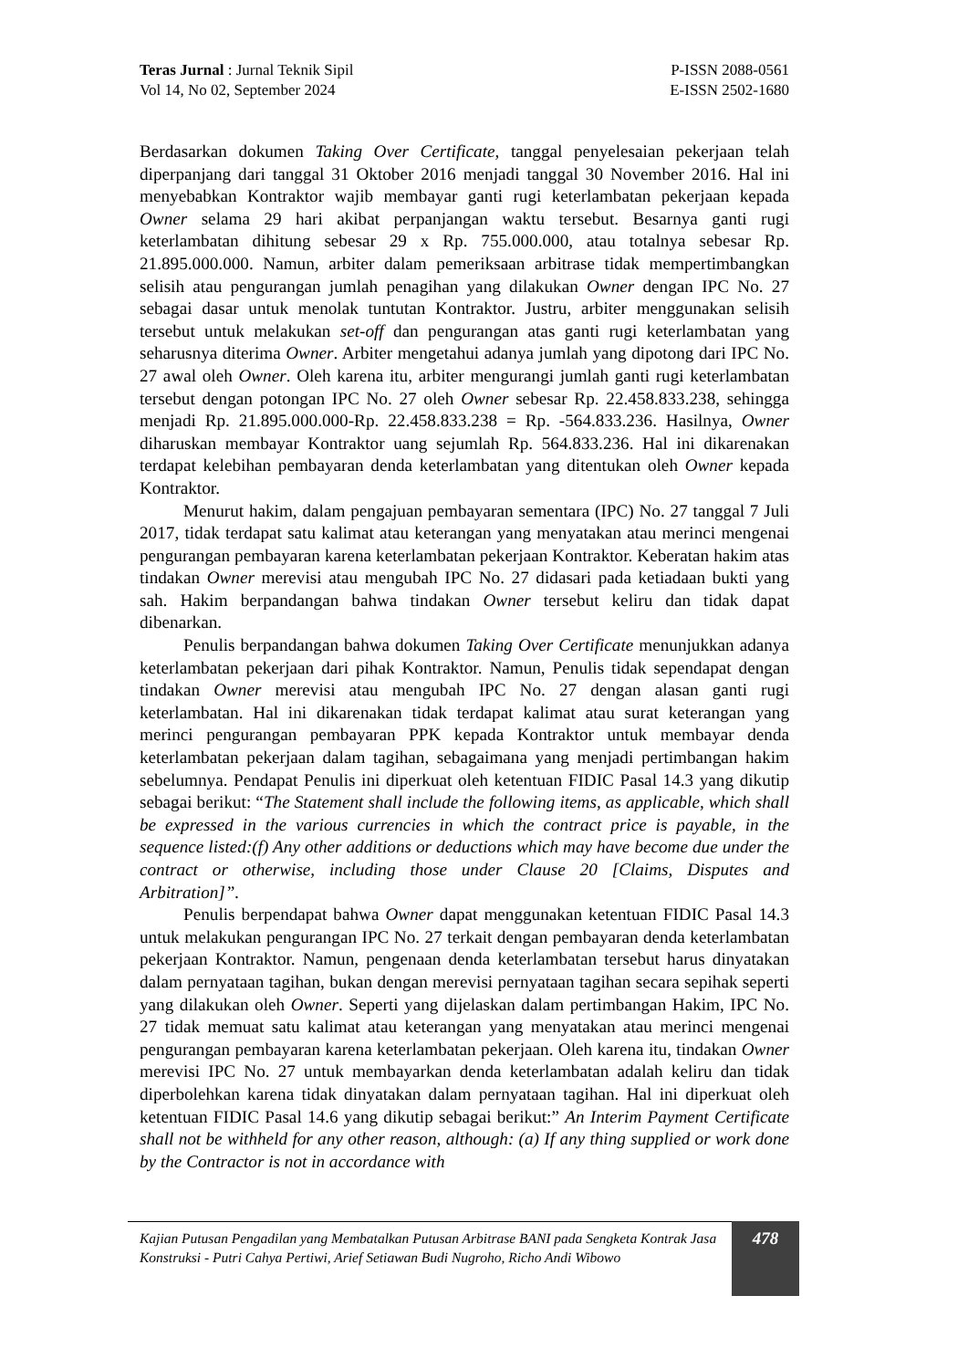Teras Jurnal : Jurnal Teknik Sipil
Vol 14, No 02, September 2024
P-ISSN 2088-0561
E-ISSN 2502-1680
Berdasarkan dokumen Taking Over Certificate, tanggal penyelesaian pekerjaan telah diperpanjang dari tanggal 31 Oktober 2016 menjadi tanggal 30 November 2016. Hal ini menyebabkan Kontraktor wajib membayar ganti rugi keterlambatan pekerjaan kepada Owner selama 29 hari akibat perpanjangan waktu tersebut. Besarnya ganti rugi keterlambatan dihitung sebesar 29 x Rp. 755.000.000, atau totalnya sebesar Rp. 21.895.000.000. Namun, arbiter dalam pemeriksaan arbitrase tidak mempertimbangkan selisih atau pengurangan jumlah penagihan yang dilakukan Owner dengan IPC No. 27 sebagai dasar untuk menolak tuntutan Kontraktor. Justru, arbiter menggunakan selisih tersebut untuk melakukan set-off dan pengurangan atas ganti rugi keterlambatan yang seharusnya diterima Owner. Arbiter mengetahui adanya jumlah yang dipotong dari IPC No. 27 awal oleh Owner. Oleh karena itu, arbiter mengurangi jumlah ganti rugi keterlambatan tersebut dengan potongan IPC No. 27 oleh Owner sebesar Rp. 22.458.833.238, sehingga menjadi Rp. 21.895.000.000-Rp. 22.458.833.238 = Rp. -564.833.236. Hasilnya, Owner diharuskan membayar Kontraktor uang sejumlah Rp. 564.833.236. Hal ini dikarenakan terdapat kelebihan pembayaran denda keterlambatan yang ditentukan oleh Owner kepada Kontraktor.
Menurut hakim, dalam pengajuan pembayaran sementara (IPC) No. 27 tanggal 7 Juli 2017, tidak terdapat satu kalimat atau keterangan yang menyatakan atau merinci mengenai pengurangan pembayaran karena keterlambatan pekerjaan Kontraktor. Keberatan hakim atas tindakan Owner merevisi atau mengubah IPC No. 27 didasari pada ketiadaan bukti yang sah. Hakim berpandangan bahwa tindakan Owner tersebut keliru dan tidak dapat dibenarkan.
Penulis berpandangan bahwa dokumen Taking Over Certificate menunjukkan adanya keterlambatan pekerjaan dari pihak Kontraktor. Namun, Penulis tidak sependapat dengan tindakan Owner merevisi atau mengubah IPC No. 27 dengan alasan ganti rugi keterlambatan. Hal ini dikarenakan tidak terdapat kalimat atau surat keterangan yang merinci pengurangan pembayaran PPK kepada Kontraktor untuk membayar denda keterlambatan pekerjaan dalam tagihan, sebagaimana yang menjadi pertimbangan hakim sebelumnya. Pendapat Penulis ini diperkuat oleh ketentuan FIDIC Pasal 14.3 yang dikutip sebagai berikut: “The Statement shall include the following items, as applicable, which shall be expressed in the various currencies in which the contract price is payable, in the sequence listed:(f) Any other additions or deductions which may have become due under the contract or otherwise, including those under Clause 20 [Claims, Disputes and Arbitration]”.
Penulis berpendapat bahwa Owner dapat menggunakan ketentuan FIDIC Pasal 14.3 untuk melakukan pengurangan IPC No. 27 terkait dengan pembayaran denda keterlambatan pekerjaan Kontraktor. Namun, pengenaan denda keterlambatan tersebut harus dinyatakan dalam pernyataan tagihan, bukan dengan merevisi pernyataan tagihan secara sepihak seperti yang dilakukan oleh Owner. Seperti yang dijelaskan dalam pertimbangan Hakim, IPC No. 27 tidak memuat satu kalimat atau keterangan yang menyatakan atau merinci mengenai pengurangan pembayaran karena keterlambatan pekerjaan. Oleh karena itu, tindakan Owner merevisi IPC No. 27 untuk membayarkan denda keterlambatan adalah keliru dan tidak diperbolehkan karena tidak dinyatakan dalam pernyataan tagihan. Hal ini diperkuat oleh ketentuan FIDIC Pasal 14.6 yang dikutip sebagai berikut:” An Interim Payment Certificate shall not be withheld for any other reason, although: (a) If any thing supplied or work done by the Contractor is not in accordance with
Kajian Putusan Pengadilan yang Membatalkan Putusan Arbitrase BANI pada Sengketa Kontrak Jasa Konstruksi - Putri Cahya Pertiwi, Arief Setiawan Budi Nugroho, Richo Andi Wibowo
478